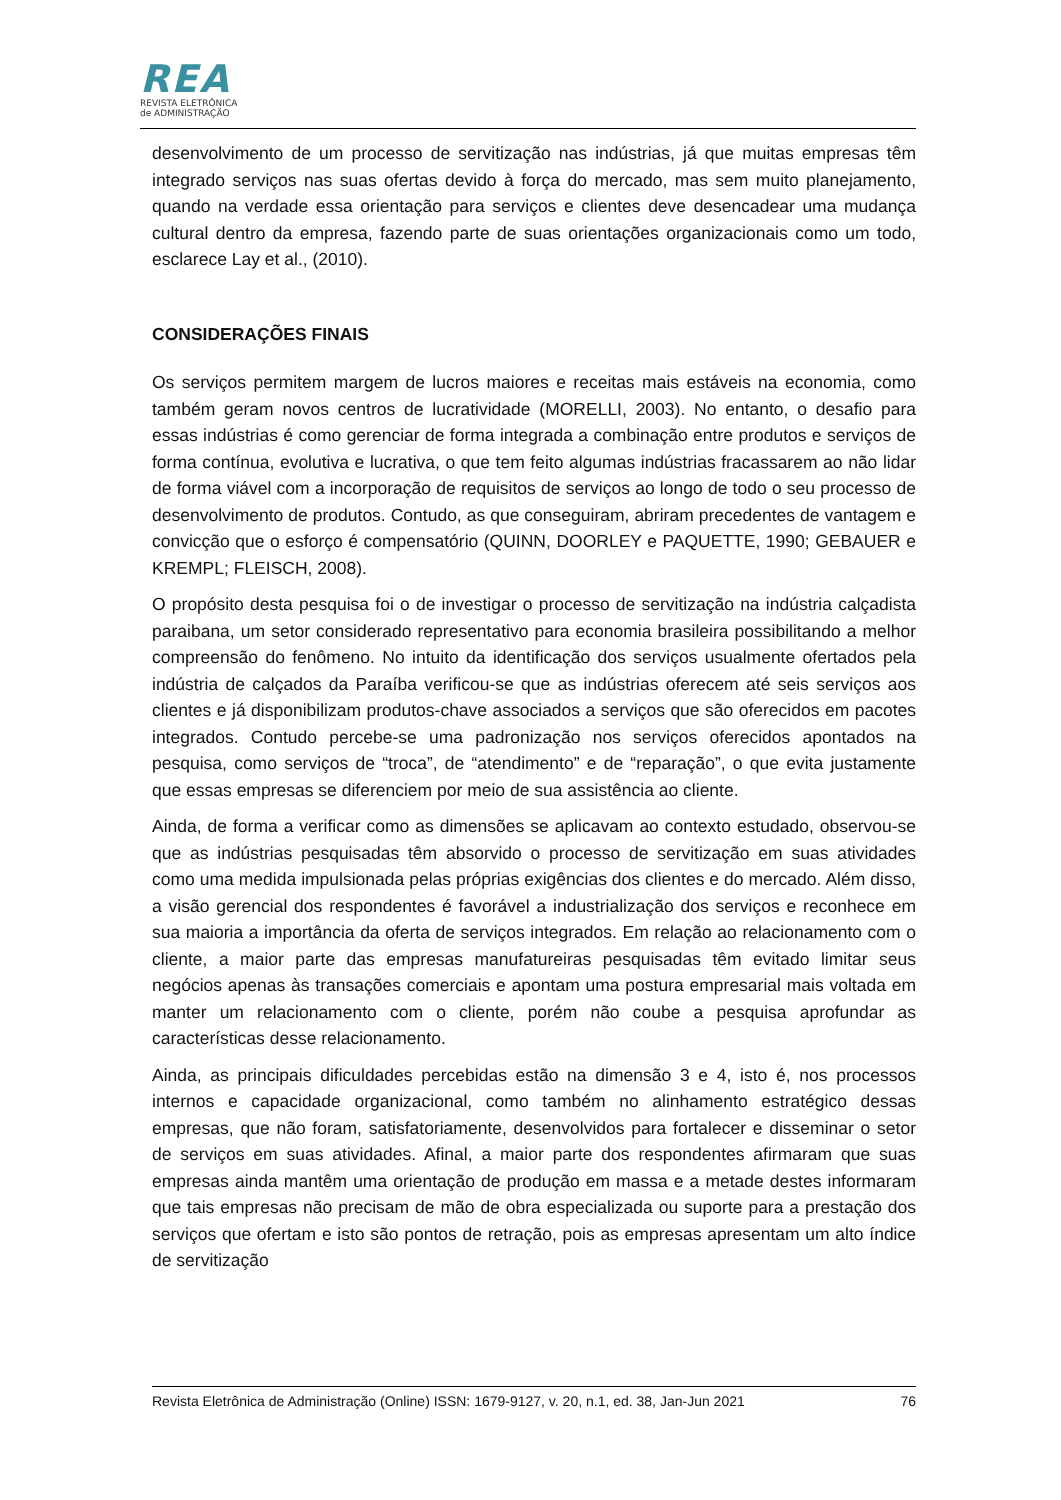REA
REVISTA ELETRÔNICA
de ADMINISTRAÇÃO
desenvolvimento de um processo de servitização nas indústrias, já que muitas empresas têm integrado serviços nas suas ofertas devido à força do mercado, mas sem muito planejamento, quando na verdade essa orientação para serviços e clientes deve desencadear uma mudança cultural dentro da empresa, fazendo parte de suas orientações organizacionais como um todo, esclarece Lay et al., (2010).
CONSIDERAÇÕES FINAIS
Os serviços permitem margem de lucros maiores e receitas mais estáveis na economia, como também geram novos centros de lucratividade (MORELLI, 2003). No entanto, o desafio para essas indústrias é como gerenciar de forma integrada a combinação entre produtos e serviços de forma contínua, evolutiva e lucrativa, o que tem feito algumas indústrias fracassarem ao não lidar de forma viável com a incorporação de requisitos de serviços ao longo de todo o seu processo de desenvolvimento de produtos. Contudo, as que conseguiram, abriram precedentes de vantagem e convicção que o esforço é compensatório (QUINN, DOORLEY e PAQUETTE, 1990; GEBAUER e KREMPL; FLEISCH, 2008).
O propósito desta pesquisa foi o de investigar o processo de servitização na indústria calçadista paraibana, um setor considerado representativo para economia brasileira possibilitando a melhor compreensão do fenômeno. No intuito da identificação dos serviços usualmente ofertados pela indústria de calçados da Paraíba verificou-se que as indústrias oferecem até seis serviços aos clientes e já disponibilizam produtos-chave associados a serviços que são oferecidos em pacotes integrados. Contudo percebe-se uma padronização nos serviços oferecidos apontados na pesquisa, como serviços de “troca”, de “atendimento” e de “reparação”, o que evita justamente que essas empresas se diferenciem por meio de sua assistência ao cliente.
Ainda, de forma a verificar como as dimensões se aplicavam ao contexto estudado, observou-se que as indústrias pesquisadas têm absorvido o processo de servitização em suas atividades como uma medida impulsionada pelas próprias exigências dos clientes e do mercado. Além disso, a visão gerencial dos respondentes é favorável a industrialização dos serviços e reconhece em sua maioria a importância da oferta de serviços integrados. Em relação ao relacionamento com o cliente, a maior parte das empresas manufatureiras pesquisadas têm evitado limitar seus negócios apenas às transações comerciais e apontam uma postura empresarial mais voltada em manter um relacionamento com o cliente, porém não coube a pesquisa aprofundar as características desse relacionamento.
Ainda, as principais dificuldades percebidas estão na dimensão 3 e 4, isto é, nos processos internos e capacidade organizacional, como também no alinhamento estratégico dessas empresas, que não foram, satisfatoriamente, desenvolvidos para fortalecer e disseminar o setor de serviços em suas atividades. Afinal, a maior parte dos respondentes afirmaram que suas empresas ainda mantêm uma orientação de produção em massa e a metade destes informaram que tais empresas não precisam de mão de obra especializada ou suporte para a prestação dos serviços que ofertam e isto são pontos de retração, pois as empresas apresentam um alto índice de servitização
Revista Eletrônica de Administração (Online) ISSN: 1679-9127, v. 20, n.1, ed. 38, Jan-Jun 2021 76